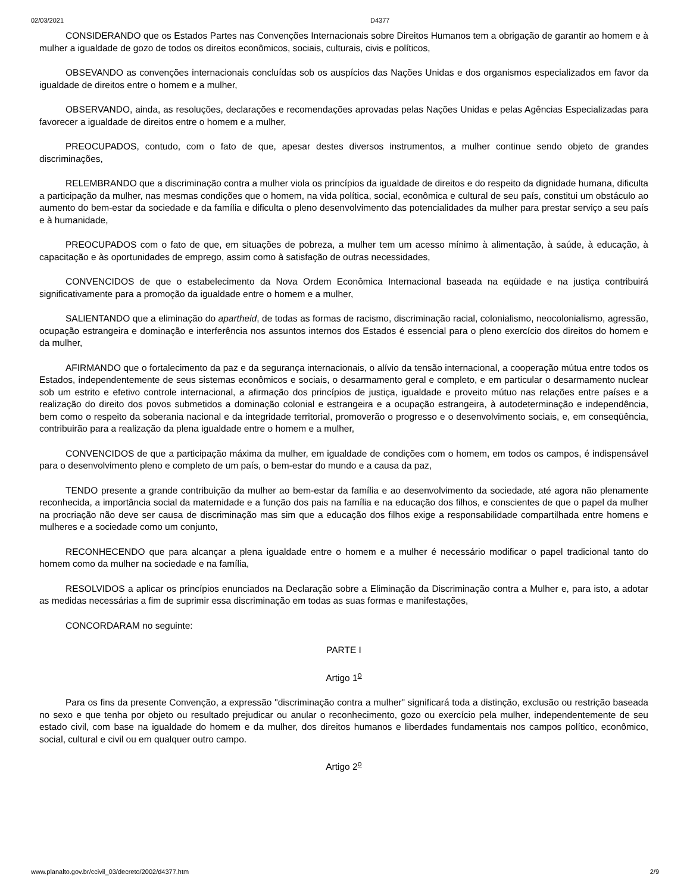02/03/2021 D4377
CONSIDERANDO que os Estados Partes nas Convenções Internacionais sobre Direitos Humanos tem a obrigação de garantir ao homem e à mulher a igualdade de gozo de todos os direitos econômicos, sociais, culturais, civis e políticos,
OBSEVANDO as convenções internacionais concluídas sob os auspícios das Nações Unidas e dos organismos especializados em favor da igualdade de direitos entre o homem e a mulher,
OBSERVANDO, ainda, as resoluções, declarações e recomendações aprovadas pelas Nações Unidas e pelas Agências Especializadas para favorecer a igualdade de direitos entre o homem e a mulher,
PREOCUPADOS, contudo, com o fato de que, apesar destes diversos instrumentos, a mulher continue sendo objeto de grandes discriminações,
RELEMBRANDO que a discriminação contra a mulher viola os princípios da igualdade de direitos e do respeito da dignidade humana, dificulta a participação da mulher, nas mesmas condições que o homem, na vida política, social, econômica e cultural de seu país, constitui um obstáculo ao aumento do bem-estar da sociedade e da família e dificulta o pleno desenvolvimento das potencialidades da mulher para prestar serviço a seu país e à humanidade,
PREOCUPADOS com o fato de que, em situações de pobreza, a mulher tem um acesso mínimo à alimentação, à saúde, à educação, à capacitação e às oportunidades de emprego, assim como à satisfação de outras necessidades,
CONVENCIDOS de que o estabelecimento da Nova Ordem Econômica Internacional baseada na eqüidade e na justiça contribuirá significativamente para a promoção da igualdade entre o homem e a mulher,
SALIENTANDO que a eliminação do apartheid, de todas as formas de racismo, discriminação racial, colonialismo, neocolonialismo, agressão, ocupação estrangeira e dominação e interferência nos assuntos internos dos Estados é essencial para o pleno exercício dos direitos do homem e da mulher,
AFIRMANDO que o fortalecimento da paz e da segurança internacionais, o alívio da tensão internacional, a cooperação mútua entre todos os Estados, independentemente de seus sistemas econômicos e sociais, o desarmamento geral e completo, e em particular o desarmamento nuclear sob um estrito e efetivo controle internacional, a afirmação dos princípios de justiça, igualdade e proveito mútuo nas relações entre países e a realização do direito dos povos submetidos a dominação colonial e estrangeira e a ocupação estrangeira, à autodeterminação e independência, bem como o respeito da soberania nacional e da integridade territorial, promoverão o progresso e o desenvolvimento sociais, e, em conseqüência, contribuirão para a realização da plena igualdade entre o homem e a mulher,
CONVENCIDOS de que a participação máxima da mulher, em igualdade de condições com o homem, em todos os campos, é indispensável para o desenvolvimento pleno e completo de um país, o bem-estar do mundo e a causa da paz,
TENDO presente a grande contribuição da mulher ao bem-estar da família e ao desenvolvimento da sociedade, até agora não plenamente reconhecida, a importância social da maternidade e a função dos pais na família e na educação dos filhos, e conscientes de que o papel da mulher na procriação não deve ser causa de discriminação mas sim que a educação dos filhos exige a responsabilidade compartilhada entre homens e mulheres e a sociedade como um conjunto,
RECONHECENDO que para alcançar a plena igualdade entre o homem e a mulher é necessário modificar o papel tradicional tanto do homem como da mulher na sociedade e na família,
RESOLVIDOS a aplicar os princípios enunciados na Declaração sobre a Eliminação da Discriminação contra a Mulher e, para isto, a adotar as medidas necessárias a fim de suprimir essa discriminação em todas as suas formas e manifestações,
CONCORDARAM no seguinte:
PARTE I
Artigo 1<sup>o</sup>
Para os fins da presente Convenção, a expressão "discriminação contra a mulher" significará toda a distinção, exclusão ou restrição baseada no sexo e que tenha por objeto ou resultado prejudicar ou anular o reconhecimento, gozo ou exercício pela mulher, independentemente de seu estado civil, com base na igualdade do homem e da mulher, dos direitos humanos e liberdades fundamentais nos campos político, econômico, social, cultural e civil ou em qualquer outro campo.
Artigo 2<sup>o</sup>
www.planalto.gov.br/ccivil_03/decreto/2002/d4377.htm 2/9